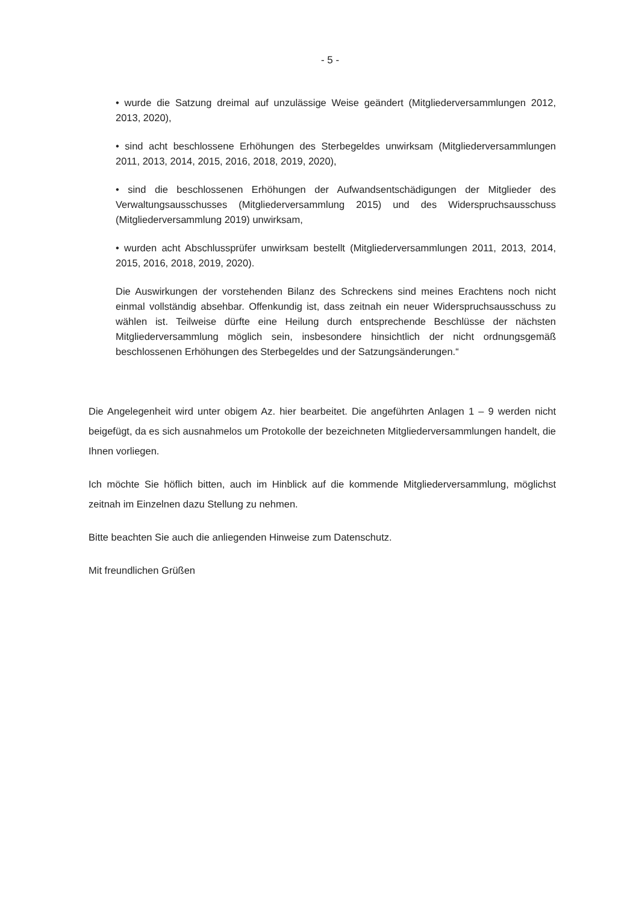- 5 -
• wurde die Satzung dreimal auf unzulässige Weise geändert (Mitgliederversammlungen 2012, 2013, 2020),
• sind acht beschlossene Erhöhungen des Sterbegeldes unwirksam (Mitgliederversammlungen 2011, 2013, 2014, 2015, 2016, 2018, 2019, 2020),
• sind die beschlossenen Erhöhungen der Aufwandsentschädigungen der Mitglieder des Verwaltungsausschusses (Mitgliederversammlung 2015) und des Widerspruchsausschuss (Mitgliederversammlung 2019) unwirksam,
• wurden acht Abschlussprüfer unwirksam bestellt (Mitgliederversammlungen 2011, 2013, 2014, 2015, 2016, 2018, 2019, 2020).
Die Auswirkungen der vorstehenden Bilanz des Schreckens sind meines Erachtens noch nicht einmal vollständig absehbar. Offenkundig ist, dass zeitnah ein neuer Widerspruchsausschuss zu wählen ist. Teilweise dürfte eine Heilung durch entsprechende Beschlüsse der nächsten Mitgliederversammlung möglich sein, insbesondere hinsichtlich der nicht ordnungsgemäß beschlossenen Erhöhungen des Sterbegeldes und der Satzungsänderungen.“
Die Angelegenheit wird unter obigem Az. hier bearbeitet. Die angeführten Anlagen 1 – 9 werden nicht beigefügt, da es sich ausnahmelos um Protokolle der bezeichneten Mitgliederversammlungen handelt, die Ihnen vorliegen.
Ich möchte Sie höflich bitten, auch im Hinblick auf die kommende Mitgliederversammlung, möglichst zeitnah im Einzelnen dazu Stellung zu nehmen.
Bitte beachten Sie auch die anliegenden Hinweise zum Datenschutz.
Mit freundlichen Grüßen